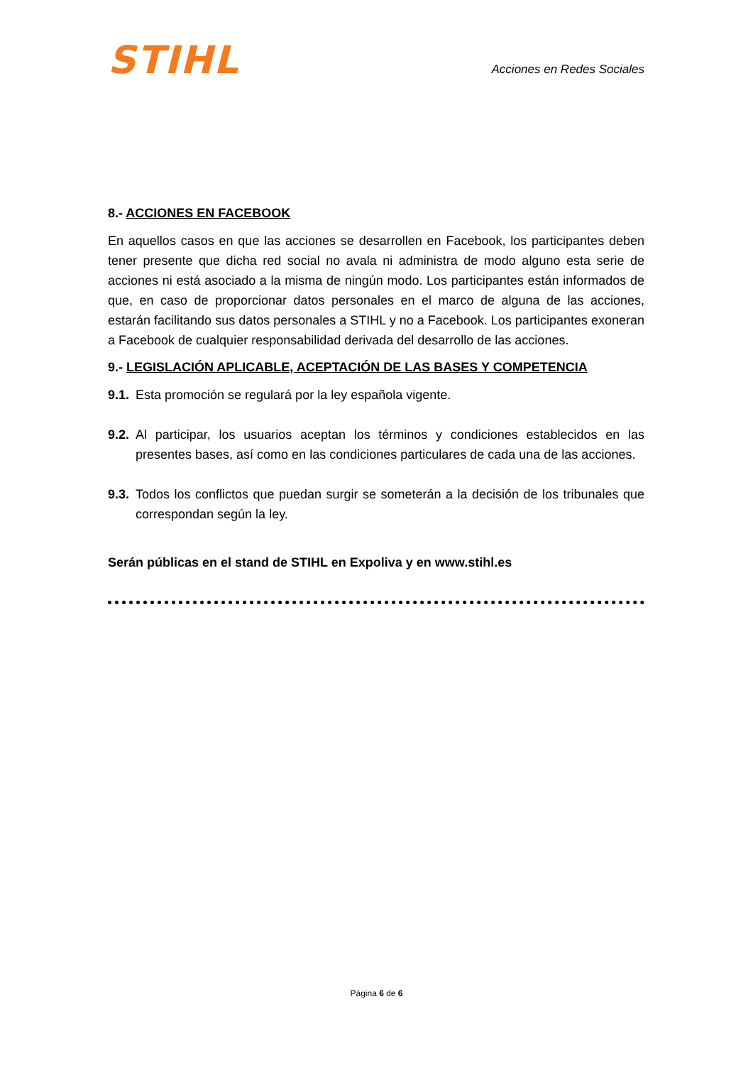STIHL
Acciones en Redes Sociales
8.- ACCIONES EN FACEBOOK
En aquellos casos en que las acciones se desarrollen en Facebook, los participantes deben tener presente que dicha red social no avala ni administra de modo alguno esta serie de acciones ni está asociado a la misma de ningún modo. Los participantes están informados de que, en caso de proporcionar datos personales en el marco de alguna de las acciones, estarán facilitando sus datos personales a STIHL y no a Facebook. Los participantes exoneran a Facebook de cualquier responsabilidad derivada del desarrollo de las acciones.
9.- LEGISLACIÓN APLICABLE, ACEPTACIÓN DE LAS BASES Y COMPETENCIA
9.1. Esta promoción se regulará por la ley española vigente.
9.2. Al participar, los usuarios aceptan los términos y condiciones establecidos en las presentes bases, así como en las condiciones particulares de cada una de las acciones.
9.3. Todos los conflictos que puedan surgir se someterán a la decisión de los tribunales que correspondan según la ley.
Serán públicas en el stand de STIHL en Expoliva y en www.stihl.es
Página 6 de 6